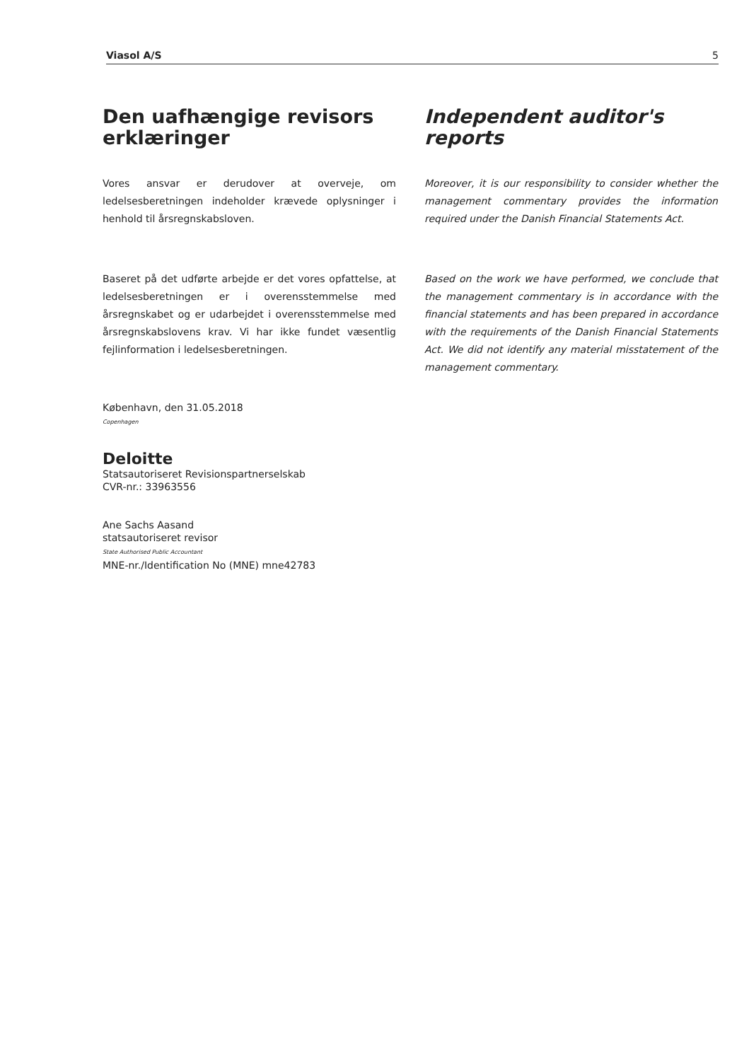Viasol A/S 5
Den uafhængige revisors erklæringer
Vores ansvar er derudover at overveje, om ledelsesberetningen indeholder krævede oplysninger i henhold til årsregnskabsloven.
Baseret på det udførte arbejde er det vores opfattelse, at ledelsesberetningen er i overensstemmelse med årsregnskabet og er udarbejdet i overensstemmelse med årsregnskabslovens krav. Vi har ikke fundet væsentlig fejlinformation i ledelsesberetningen.
København, den 31.05.2018
Copenhagen
Deloitte
Statsautoriseret Revisionspartnerselskab
CVR-nr.: 33963556
Ane Sachs Aasand
statsautoriseret revisor
State Authorised Public Accountant
MNE-nr./Identification No (MNE) mne42783
Independent auditor's reports
Moreover, it is our responsibility to consider whether the management commentary provides the information required under the Danish Financial Statements Act.
Based on the work we have performed, we conclude that the management commentary is in accordance with the financial statements and has been prepared in accordance with the requirements of the Danish Financial Statements Act. We did not identify any material misstatement of the management commentary.